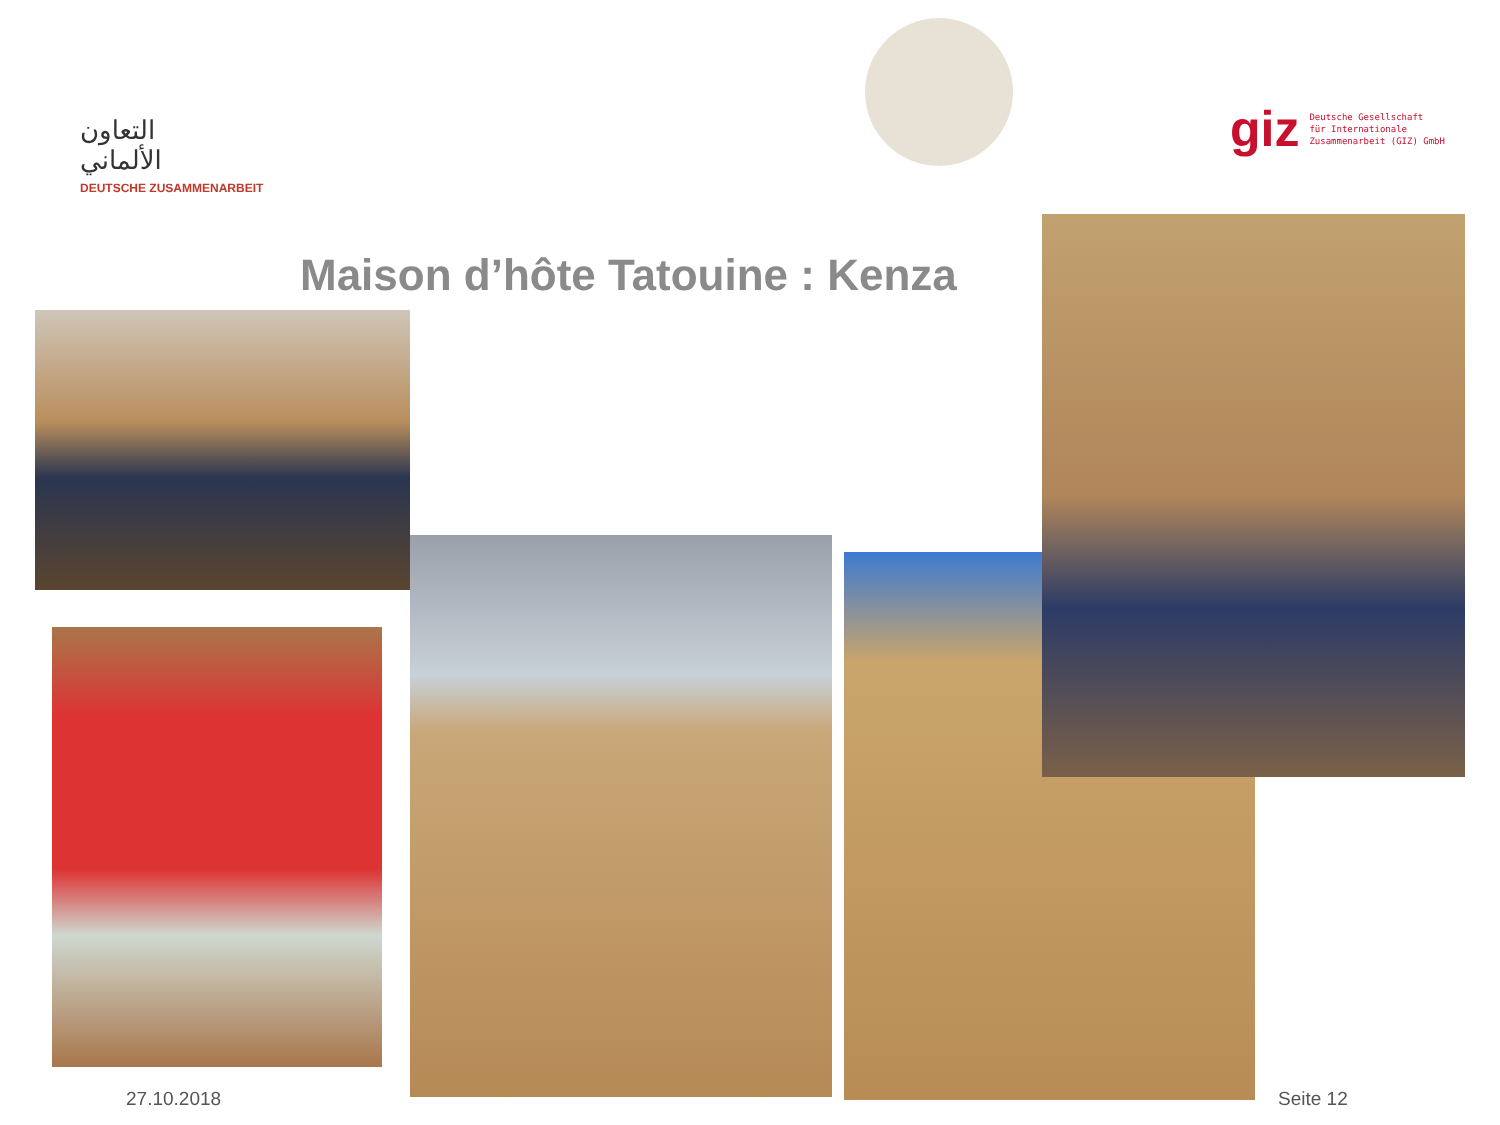التعاون
الألماني
DEUTSCHE ZUSAMMENARBEIT
giz Deutsche Gesellschaft
für Internationale
Zusammenarbeit (GIZ) GmbH
Maison d’hôte Tatouine : Kenza
27.10.2018 Seite 12